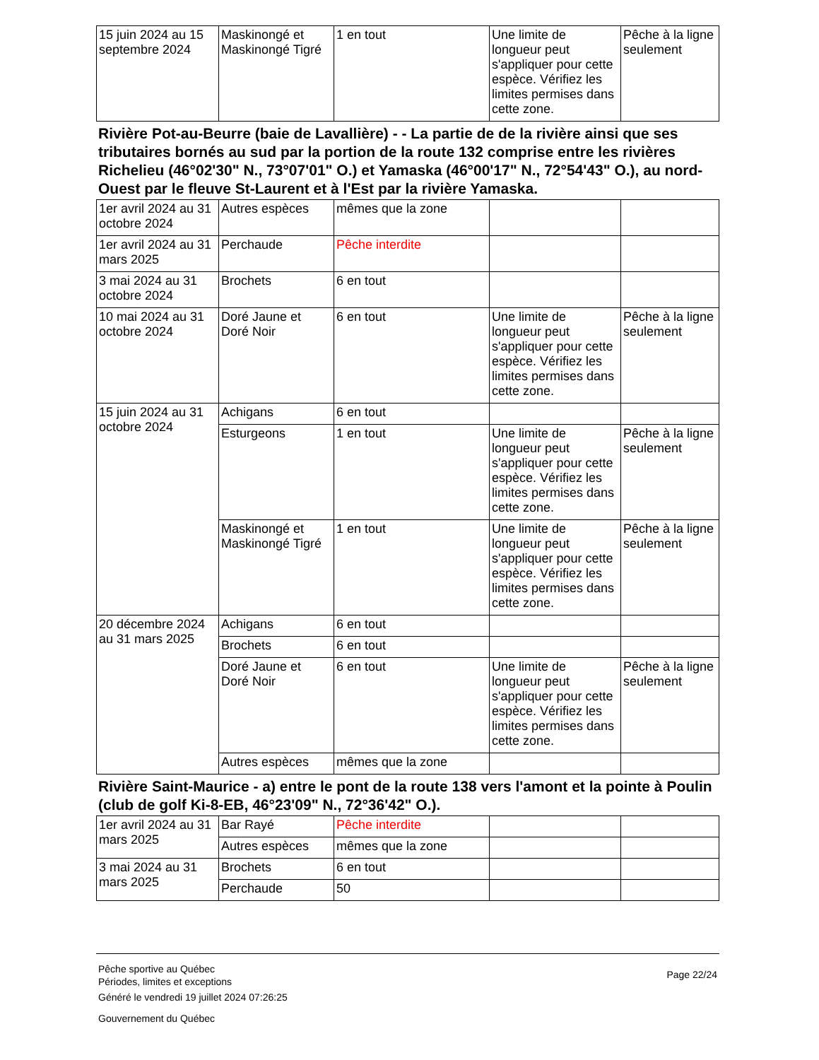| 15 juin 2024 au 15 septembre 2024 | Maskinongé et Maskinongé Tigré | 1 en tout | Une limite de longueur peut s'appliquer pour cette espèce. Vérifiez les limites permises dans cette zone. | Pêche à la ligne seulement |
Rivière Pot-au-Beurre (baie de Lavallière) - - La partie de de la rivière ainsi que ses tributaires bornés au sud par la portion de la route 132 comprise entre les rivières Richelieu (46°02'30" N., 73°07'01" O.) et Yamaska (46°00'17" N., 72°54'43" O.), au nord-Ouest par le fleuve St-Laurent et à l'Est par la rivière Yamaska.
| 1er avril 2024 au 31 octobre 2024 | Autres espèces | mêmes que la zone | | |
| 1er avril 2024 au 31 mars 2025 | Perchaude | Pêche interdite | | |
| 3 mai 2024 au 31 octobre 2024 | Brochets | 6 en tout | | |
| 10 mai 2024 au 31 octobre 2024 | Doré Jaune et Doré Noir | 6 en tout | Une limite de longueur peut s'appliquer pour cette espèce. Vérifiez les limites permises dans cette zone. | Pêche à la ligne seulement |
| 15 juin 2024 au 31 octobre 2024 | Achigans | 6 en tout | | |
| | Esturgeons | 1 en tout | Une limite de longueur peut s'appliquer pour cette espèce. Vérifiez les limites permises dans cette zone. | Pêche à la ligne seulement |
| | Maskinongé et Maskinongé Tigré | 1 en tout | Une limite de longueur peut s'appliquer pour cette espèce. Vérifiez les limites permises dans cette zone. | Pêche à la ligne seulement |
| 20 décembre 2024 au 31 mars 2025 | Achigans | 6 en tout | | |
| | Brochets | 6 en tout | | |
| | Doré Jaune et Doré Noir | 6 en tout | Une limite de longueur peut s'appliquer pour cette espèce. Vérifiez les limites permises dans cette zone. | Pêche à la ligne seulement |
| | Autres espèces | mêmes que la zone | | |
Rivière Saint-Maurice - a) entre le pont de la route 138 vers l'amont et la pointe à Poulin (club de golf Ki-8-EB, 46°23'09" N., 72°36'42" O.).
| 1er avril 2024 au 31 mars 2025 | Bar Rayé | Pêche interdite | | |
| | Autres espèces | mêmes que la zone | | |
| 3 mai 2024 au 31 mars 2025 | Brochets | 6 en tout | | |
| | Perchaude | 50 | | |
Pêche sportive au Québec
Périodes, limites et exceptions
Généré le vendredi 19 juillet 2024 07:26:25
Gouvernement du Québec
Page 22/24